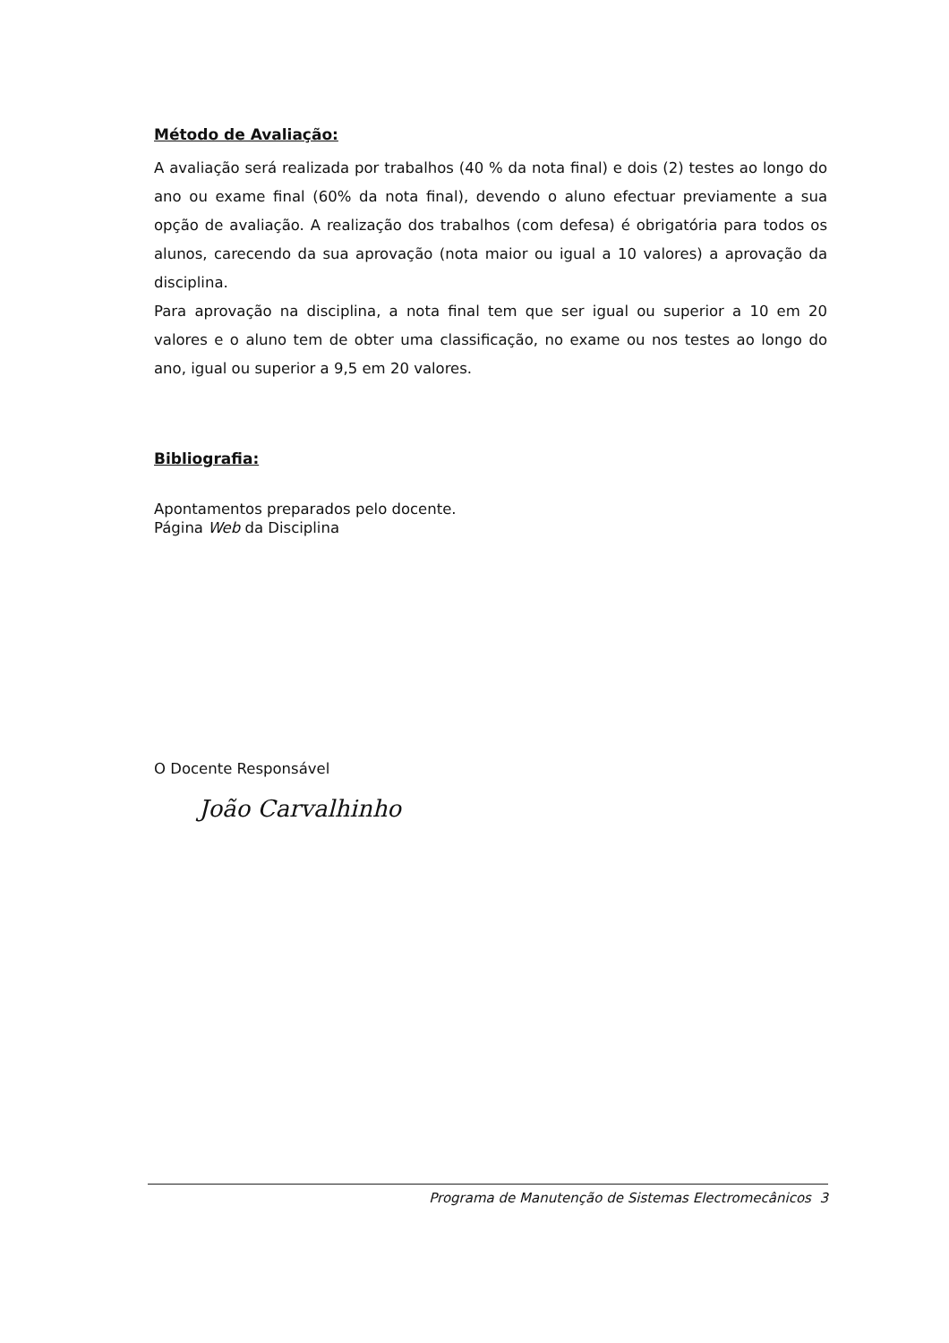Método de Avaliação:
A avaliação será realizada por trabalhos (40 % da nota final) e dois (2) testes ao longo do ano ou exame final (60% da nota final), devendo o aluno efectuar previamente a sua opção de avaliação. A realização dos trabalhos (com defesa) é obrigatória para todos os alunos, carecendo da sua aprovação (nota maior ou igual a 10 valores) a aprovação da disciplina.
Para aprovação na disciplina, a nota final tem que ser igual ou superior a 10 em 20 valores e o aluno tem de obter uma classificação, no exame ou nos testes ao longo do ano, igual ou superior a 9,5 em 20 valores.
Bibliografia:
Apontamentos preparados pelo docente.
Página Web da Disciplina
O Docente Responsável
João Carvalhinho
Programa de Manutenção de Sistemas Electromecânicos 3